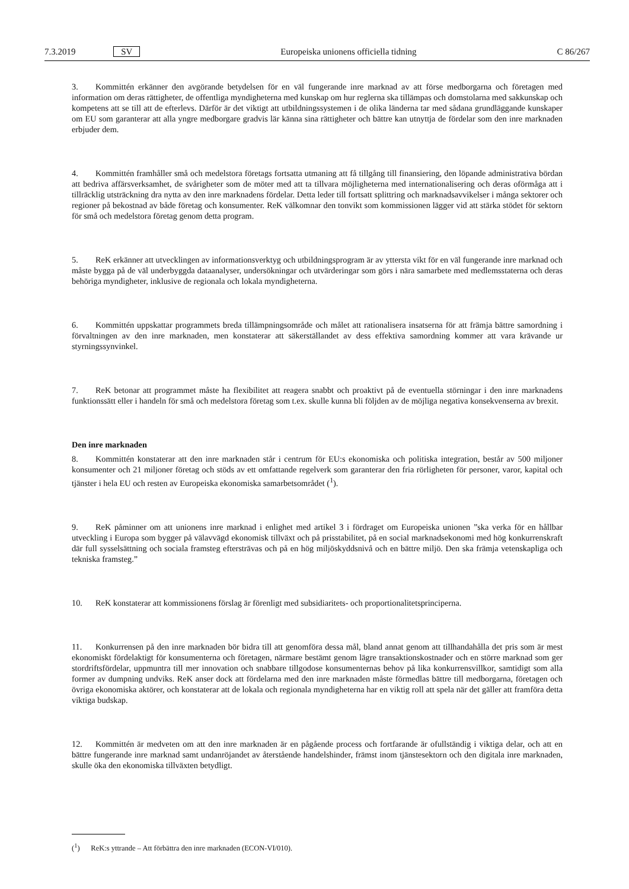7.3.2019 SV Europeiska unionens officiella tidning C 86/267
3. Kommittén erkänner den avgörande betydelsen för en väl fungerande inre marknad av att förse medborgarna och företagen med information om deras rättigheter, de offentliga myndigheterna med kunskap om hur reglerna ska tillämpas och domstolarna med sakkunskap och kompetens att se till att de efterlevs. Därför är det viktigt att utbildningssystemen i de olika länderna tar med sådana grundläggande kunskaper om EU som garanterar att alla yngre medborgare gradvis lär känna sina rättigheter och bättre kan utnyttja de fördelar som den inre marknaden erbjuder dem.
4. Kommittén framhåller små och medelstora företags fortsatta utmaning att få tillgång till finansiering, den löpande administrativa bördan att bedriva affärsverksamhet, de svårigheter som de möter med att ta tillvara möjligheterna med internationalisering och deras oförmåga att i tillräcklig utsträckning dra nytta av den inre marknadens fördelar. Detta leder till fortsatt splittring och marknadsavvikelser i många sektorer och regioner på bekostnad av både företag och konsumenter. ReK välkomnar den tonvikt som kommissionen lägger vid att stärka stödet för sektorn för små och medelstora företag genom detta program.
5. ReK erkänner att utvecklingen av informationsverktyg och utbildningsprogram är av yttersta vikt för en väl fungerande inre marknad och måste bygga på de väl underbyggda dataanalyser, undersökningar och utvärderingar som görs i nära samarbete med medlemsstaterna och deras behöriga myndigheter, inklusive de regionala och lokala myndigheterna.
6. Kommittén uppskattar programmets breda tillämpningsområde och målet att rationalisera insatserna för att främja bättre samordning i förvaltningen av den inre marknaden, men konstaterar att säkerställandet av dess effektiva samordning kommer att vara krävande ur styrningssynvinkel.
7. ReK betonar att programmet måste ha flexibilitet att reagera snabbt och proaktivt på de eventuella störningar i den inre marknadens funktionssätt eller i handeln för små och medelstora företag som t.ex. skulle kunna bli följden av de möjliga negativa konsekvenserna av brexit.
Den inre marknaden
8. Kommittén konstaterar att den inre marknaden står i centrum för EU:s ekonomiska och politiska integration, består av 500 miljoner konsumenter och 21 miljoner företag och stöds av ett omfattande regelverk som garanterar den fria rörligheten för personer, varor, kapital och tjänster i hela EU och resten av Europeiska ekonomiska samarbetsområdet (<sup>1</sup>).
9. ReK påminner om att unionens inre marknad i enlighet med artikel 3 i fördraget om Europeiska unionen ”ska verka för en hållbar utveckling i Europa som bygger på välavvägd ekonomisk tillväxt och på prisstabilitet, på en social marknadsekonomi med hög konkurrenskraft där full sysselsättning och sociala framsteg eftersträvas och på en hög miljöskyddsnivå och en bättre miljö. Den ska främja vetenskapliga och tekniska framsteg.”
10. ReK konstaterar att kommissionens förslag är förenligt med subsidiaritets- och proportionalitetsprinciperna.
11. Konkurrensen på den inre marknaden bör bidra till att genomföra dessa mål, bland annat genom att tillhandahålla det pris som är mest ekonomiskt fördelaktigt för konsumenterna och företagen, närmare bestämt genom lägre transaktionskostnader och en större marknad som ger stordriftsfördelar, uppmuntra till mer innovation och snabbare tillgodose konsumenternas behov på lika konkurrensvillkor, samtidigt som alla former av dumpning undviks. ReK anser dock att fördelarna med den inre marknaden måste förmedlas bättre till medborgarna, företagen och övriga ekonomiska aktörer, och konstaterar att de lokala och regionala myndigheterna har en viktig roll att spela när det gäller att framföra detta viktiga budskap.
12. Kommittén är medveten om att den inre marknaden är en pågående process och fortfarande är ofullständig i viktiga delar, och att en bättre fungerande inre marknad samt undanröjandet av återstående handelshinder, främst inom tjänstesektorn och den digitala inre marknaden, skulle öka den ekonomiska tillväxten betydligt.
(<sup>1</sup>) ReK:s yttrande – Att förbättra den inre marknaden (ECON-VI/010).